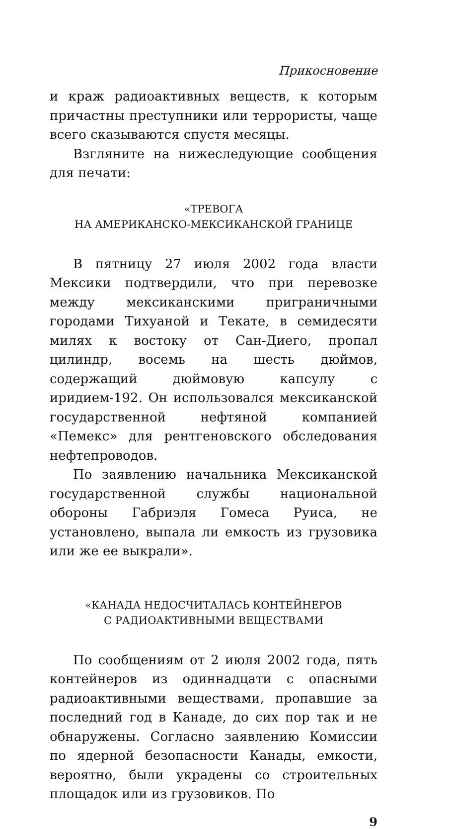Прикосновение
и краж радиоактивных веществ, к которым причастны преступники или террористы, чаще всего сказываются спустя месяцы.
Взгляните на нижеследующие сообщения для печати:
«ТРЕВОГА
НА АМЕРИКАНСКО-МЕКСИКАНСКОЙ ГРАНИЦЕ
В пятницу 27 июля 2002 года власти Мексики подтвердили, что при перевозке между мексиканскими приграничными городами Тихуаной и Текате, в семидесяти милях к востоку от Сан-Диего, пропал цилиндр, восемь на шесть дюймов, содержащий дюймовую капсулу с иридием-192. Он использовался мексиканской государственной нефтяной компанией «Пемекс» для рентгеновского обследования нефтепроводов.
По заявлению начальника Мексиканской государственной службы национальной обороны Габриэля Гомеса Руиса, не установлено, выпала ли емкость из грузовика или же ее выкрали».
«КАНАДА НЕДОСЧИТАЛАСЬ КОНТЕЙНЕРОВ
С РАДИОАКТИВНЫМИ ВЕЩЕСТВАМИ
По сообщениям от 2 июля 2002 года, пять контейнеров из одиннадцати с опасными радиоактивными веществами, пропавшие за последний год в Канаде, до сих пор так и не обнаружены. Согласно заявлению Комиссии по ядерной безопасности Канады, емкости, вероятно, были украдены со строительных площадок или из грузовиков. По
9